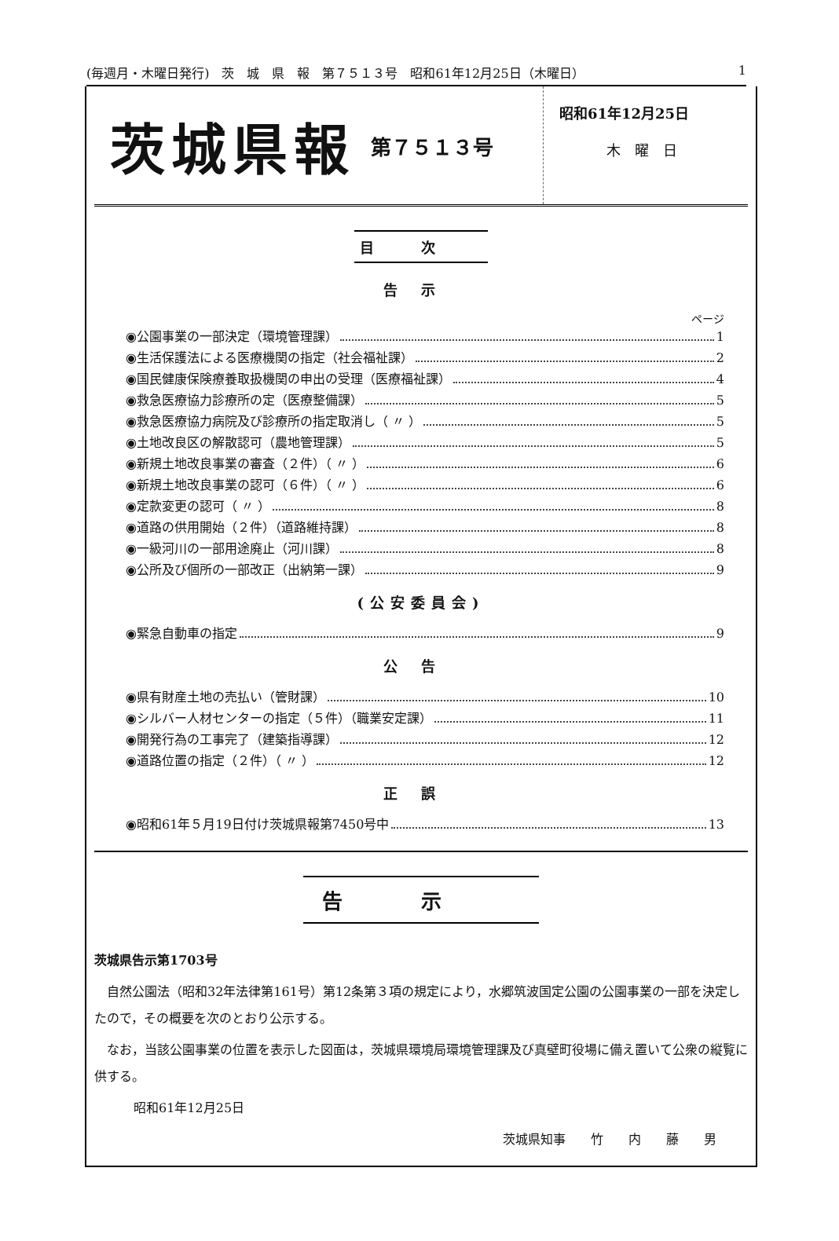(毎週月・木曜日発行)　茨　城　県　報　第７５１３号　昭和61年12月25日（木曜日） 1
茨城県報 第７５１３号
昭和61年12月25日
木　曜　日
目次
告示
ページ
◉公園事業の一部決定（環境管理課） 1
◉生活保護法による医療機関の指定（社会福祉課） 2
◉国民健康保険療養取扱機関の申出の受理（医療福祉課） 4
◉救急医療協力診療所の定（医療整備課） 5
◉救急医療協力病院及び診療所の指定取消し（ 〃 ） 5
◉土地改良区の解散認可（農地管理課） 5
◉新規土地改良事業の審査（２件）（ 〃 ） 6
◉新規土地改良事業の認可（６件）（ 〃 ） 6
◉定款変更の認可（ 〃 ） 8
◉道路の供用開始（２件）（道路維持課） 8
◉一級河川の一部用途廃止（河川課） 8
◉公所及び個所の一部改正（出納第一課） 9
(公安委員会)
◉緊急自動車の指定 9
公告
◉県有財産土地の売払い（管財課） 10
◉シルバー人材センターの指定（５件）（職業安定課） 11
◉開発行為の工事完了（建築指導課） 12
◉道路位置の指定（２件）（ 〃 ） 12
正誤
◉昭和61年５月19日付け茨城県報第7450号中 13
告示
茨城県告示第1703号
　自然公園法（昭和32年法律第161号）第12条第３項の規定により，水郷筑波国定公園の公園事業の一部を決定したので，その概要を次のとおり公示する。
　なお，当該公園事業の位置を表示した図面は，茨城県環境局環境管理課及び真壁町役場に備え置いて公衆の縦覧に供する。
昭和61年12月25日
茨城県知事　　竹　　内　　藤　　男